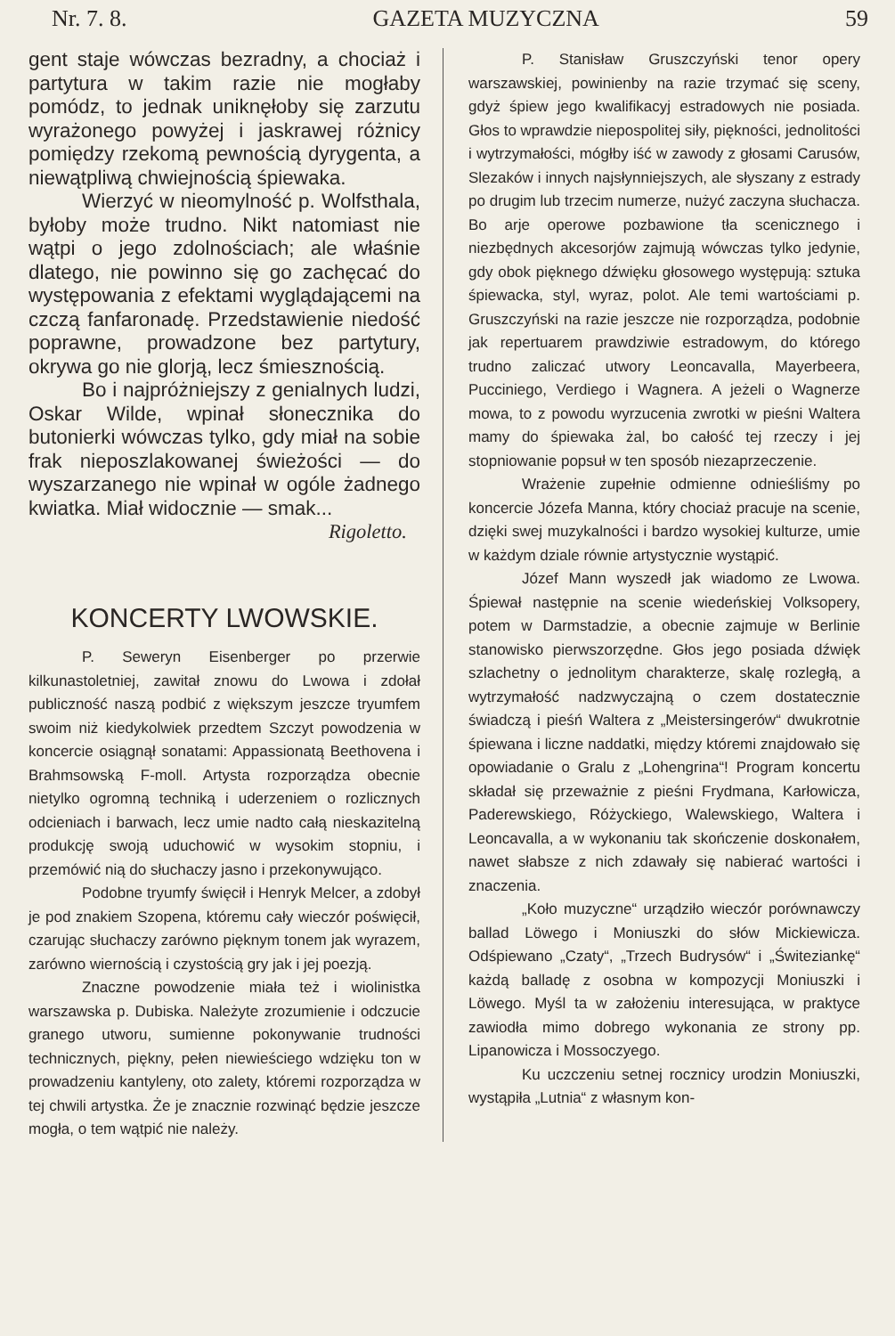Nr. 7. 8. GAZETA MUZYCZNA 59
gent staje wówczas bezradny, a chociaż i partytura w takim razie nie mogłaby pomódz, to jednak uniknęłoby się zarzutu wyrażonego powyżej i jaskrawej różnicy pomiędzy rzekomą pewnością dyrygenta, a niewątpliwą chwiejnością śpiewaka.
Wierzyć w nieomylność p. Wolfsthala, byłoby może trudno. Nikt natomiast nie wątpi o jego zdolnościach; ale właśnie dlatego, nie powinno się go zachęcać do występowania z efektami wyglądającemi na czczą fanfaronadę. Przedstawienie niedość poprawne, prowadzone bez partytury, okrywa go nie glorją, lecz śmiesznością.
Bo i najpróżniejszy z genialnych ludzi, Oskar Wilde, wpinał słonecznika do butonierki wówczas tylko, gdy miał na sobie frak nieposzlakowanej świeżości — do wyszarzanego nie wpinał w ogóle żadnego kwiatka. Miał widocznie — smak...
Rigoletto.
KONCERTY LWOWSKIE.
P. Seweryn Eisenberger po przerwie kilkunastoletniej, zawitał znowu do Lwowa i zdołał publiczność naszą podbić z większym jeszcze tryumfem swoim niż kiedykolwiek przedtem Szczyt powodzenia w koncercie osiągnął sonatami: Appassionatą Beethovena i Brahmsowską F-moll. Artysta rozporządza obecnie nietylko ogromną techniką i uderzeniem o rozlicznych odcieniach i barwach, lecz umie nadto całą nieskazitelną produkcję swoją uduchowić w wysokim stopniu, i przemówić nią do słuchaczy jasno i przekonywująco.
Podobne tryumfy święcił i Henryk Melcer, a zdobył je pod znakiem Szopena, któremu cały wieczór poświęcił, czarując słuchaczy zarówno pięknym tonem jak wyrazem, zarówno wiernością i czystością gry jak i jej poezją.
Znaczne powodzenie miała też i wiolinistka warszawska p. Dubiska. Należyte zrozumienie i odczucie granego utworu, sumienne pokonywanie trudności technicznych, piękny, pełen niewieściego wdzięku ton w prowadzeniu kantyleny, oto zalety, któremi rozporządza w tej chwili artystka. Że je znacznie rozwinąć będzie jeszcze mogła, o tem wątpić nie należy.
P. Stanisław Gruszczyński tenor opery warszawskiej, powinienby na razie trzymać się sceny, gdyż śpiew jego kwalifikacyj estradowych nie posiada. Głos to wprawdzie niepospolitej siły, piękności, jednolitości i wytrzymałości, mógłby iść w zawody z głosami Carusów, Slezaków i innych najsłynniejszych, ale słyszany z estrady po drugim lub trzecim numerze, nużyć zaczyna słuchacza. Bo arje operowe pozbawione tła scenicznego i niezbędnych akcesorjów zajmują wówczas tylko jedynie, gdy obok pięknego dźwięku głosowego występują: sztuka śpiewacka, styl, wyraz, polot. Ale temi wartościami p. Gruszczyński na razie jeszcze nie rozporządza, podobnie jak repertuarem prawdziwie estradowym, do którego trudno zaliczać utwory Leoncavalla, Mayerbeera, Pucciniego, Verdiego i Wagnera. A jeżeli o Wagnerze mowa, to z powodu wyrzucenia zwrotki w pieśni Waltera mamy do śpiewaka żal, bo całość tej rzeczy i jej stopniowanie popsuł w ten sposób niezaprzeczenie.
Wrażenie zupełnie odmienne odnieśliśmy po koncercie Józefa Manna, który chociaż pracuje na scenie, dzięki swej muzykalności i bardzo wysokiej kulturze, umie w każdym dziale równie artystycznie wystąpić.
Józef Mann wyszedł jak wiadomo ze Lwowa. Śpiewał następnie na scenie wiedeńskiej Volksopery, potem w Darmstadzie, a obecnie zajmuje w Berlinie stanowisko pierwszorzędne. Głos jego posiada dźwięk szlachetny o jednolitym charakterze, skalę rozległą, a wytrzymałość nadzwyczajną o czem dostatecznie świadczą i pieśń Waltera z „Meistersingerów“ dwukrotnie śpiewana i liczne naddatki, między któremi znajdowało się opowiadanie o Gralu z „Lohengrina“! Program koncertu składał się przeważnie z pieśni Frydmana, Karłowicza, Paderewskiego, Różyckiego, Walewskiego, Waltera i Leoncavalla, a w wykonaniu tak skończenie doskonałem, nawet słabsze z nich zdawały się nabierać wartości i znaczenia.
„Koło muzyczne“ urządziło wieczór porównawczy ballad Löwego i Moniuszki do słów Mickiewicza. Odśpiewano „Czaty“, „Trzech Budrysów“ i „Świteziankę“ każdą balladę z osobna w kompozycji Moniuszki i Löwego. Myśl ta w założeniu interesująca, w praktyce zawiodła mimo dobrego wykonania ze strony pp. Lipanowicza i Mossoczyego.
Ku uczczeniu setnej rocznicy urodzin Moniuszki, wystąpiła „Lutnia“ z własnym kon-